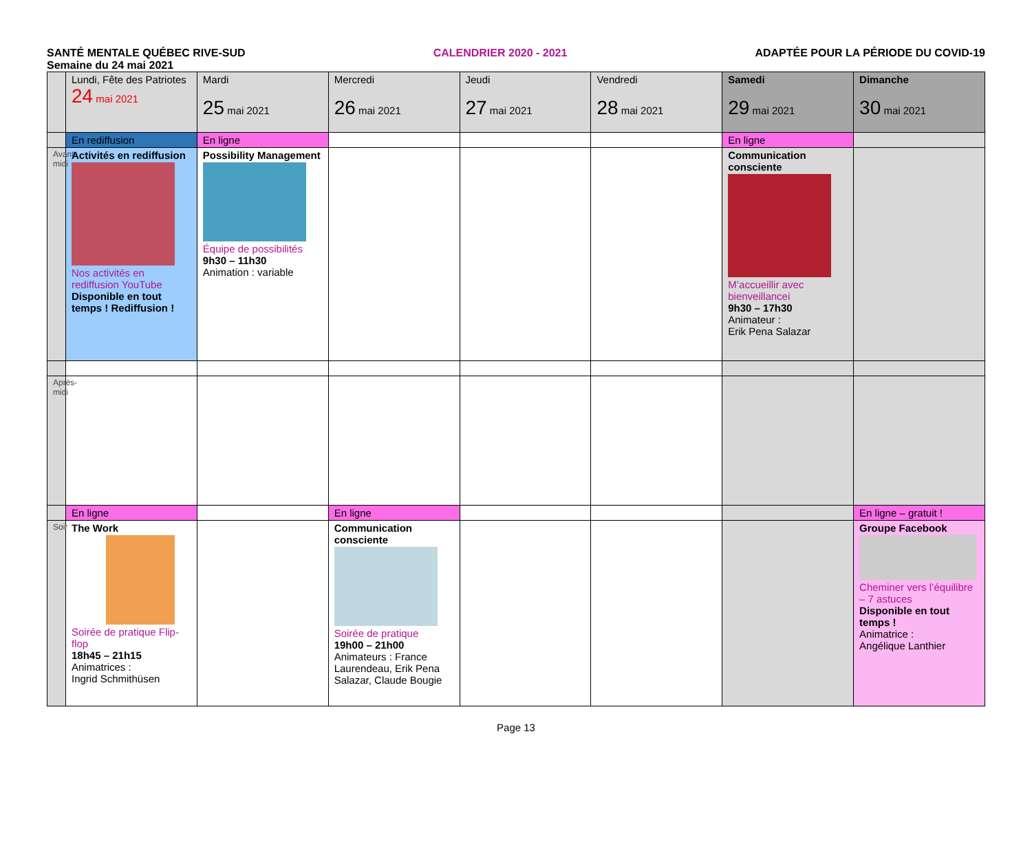SANTÉ MENTALE QUÉBEC RIVE-SUD CALENDRIER 2020 - 2021 ADAPTÉE POUR LA PÉRIODE DU COVID-19
Semaine du 24 mai 2021
| | Lundi, Fête des Patriotes 24 mai 2021 | Mardi 25 mai 2021 | Mercredi 26 mai 2021 | Jeudi 27 mai 2021 | Vendredi 28 mai 2021 | Samedi 29 mai 2021 | Dimanche 30 mai 2021 |
| | En rediffusion | En ligne | | | | En ligne | |
| Avant-midi | Activités en rediffusion Nos activités en rediffusion YouTube Disponible en tout temps ! Rediffusion ! | Possibility Management Équipe de possibilités 9h30 – 11h30 Animation : variable | | | | Communication consciente M’accueillir avec bienveillancei 9h30 – 17h30 Animateur : Erik Pena Salazar | |
| Après-midi | | | | | | | |
| | En ligne | | En ligne | | | | En ligne – gratuit ! |
| Soir | The Work Soirée de pratique Flip-flop 18h45 – 21h15 Animatrices : Ingrid Schmithüsen | | Communication consciente Soirée de pratique 19h00 – 21h00 Animateurs : France Laurendeau, Erik Pena Salazar, Claude Bougie | | | | Groupe Facebook Cheminer vers l’équilibre – 7 astuces Disponible en tout temps ! Animatrice : Angélique Lanthier |
Page 13